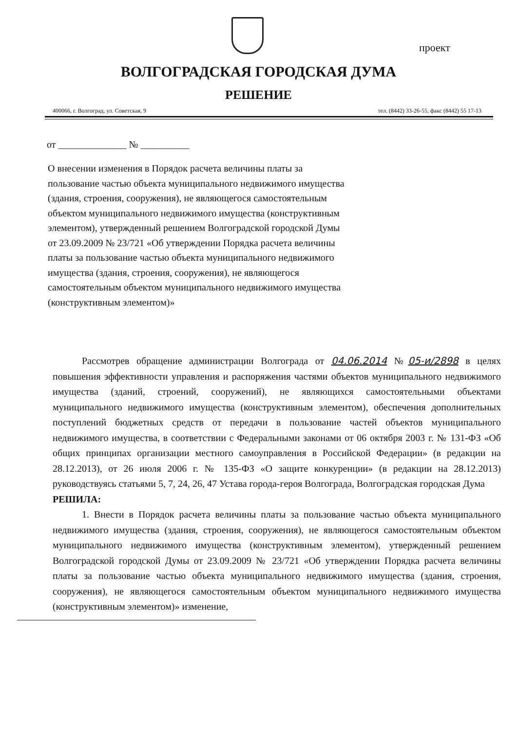проект
ВОЛГОГРАДСКАЯ ГОРОДСКАЯ ДУМА
РЕШЕНИЕ
400066, г. Волгоград, ул. Советская, 9 тел. (8442) 33-26-55, факс (8442) 55 17-13
от ______________ № __________
О внесении изменения в Порядок расчета величины платы за пользование частью объекта муниципального недвижимого имущества (здания, строения, сооружения), не являющегося самостоятельным объектом муниципального недвижимого имущества (конструктивным элементом), утвержденный решением Волгоградской городской Думы от 23.09.2009 № 23/721 «Об утверждении Порядка расчета величины платы за пользование частью объекта муниципального недвижимого имущества (здания, строения, сооружения), не являющегося самостоятельным объектом муниципального недвижимого имущества (конструктивным элементом)»
Рассмотрев обращение администрации Волгограда от 04.06.2014 №05-и/2898 в целях повышения эффективности управления и распоряжения частями объектов муниципального недвижимого имущества (зданий, строений, сооружений), не являющихся самостоятельными объектами муниципального недвижимого имущества (конструктивным элементом), обеспечения дополнительных поступлений бюджетных средств от передачи в пользование частей объектов муниципального недвижимого имущества, в соответствии с Федеральными законами от 06 октября 2003 г. № 131-ФЗ «Об общих принципах организации местного самоуправления в Российской Федерации» (в редакции на 28.12.2013), от 26 июля 2006 г. № 135-ФЗ «О защите конкуренции» (в редакции на 28.12.2013) руководствуясь статьями 5, 7, 24, 26, 47 Устава города-героя Волгограда, Волгоградская городская Дума
РЕШИЛА:
1. Внести в Порядок расчета величины платы за пользование частью объекта муниципального недвижимого имущества (здания, строения, сооружения), не являющегося самостоятельным объектом муниципального недвижимого имущества (конструктивным элементом), утвержденный решением Волгоградской городской Думы от 23.09.2009 № 23/721 «Об утверждении Порядка расчета величины платы за пользование частью объекта муниципального недвижимого имущества (здания, строения, сооружения), не являющегося самостоятельным объектом муниципального недвижимого имущества (конструктивным элементом)» изменение,